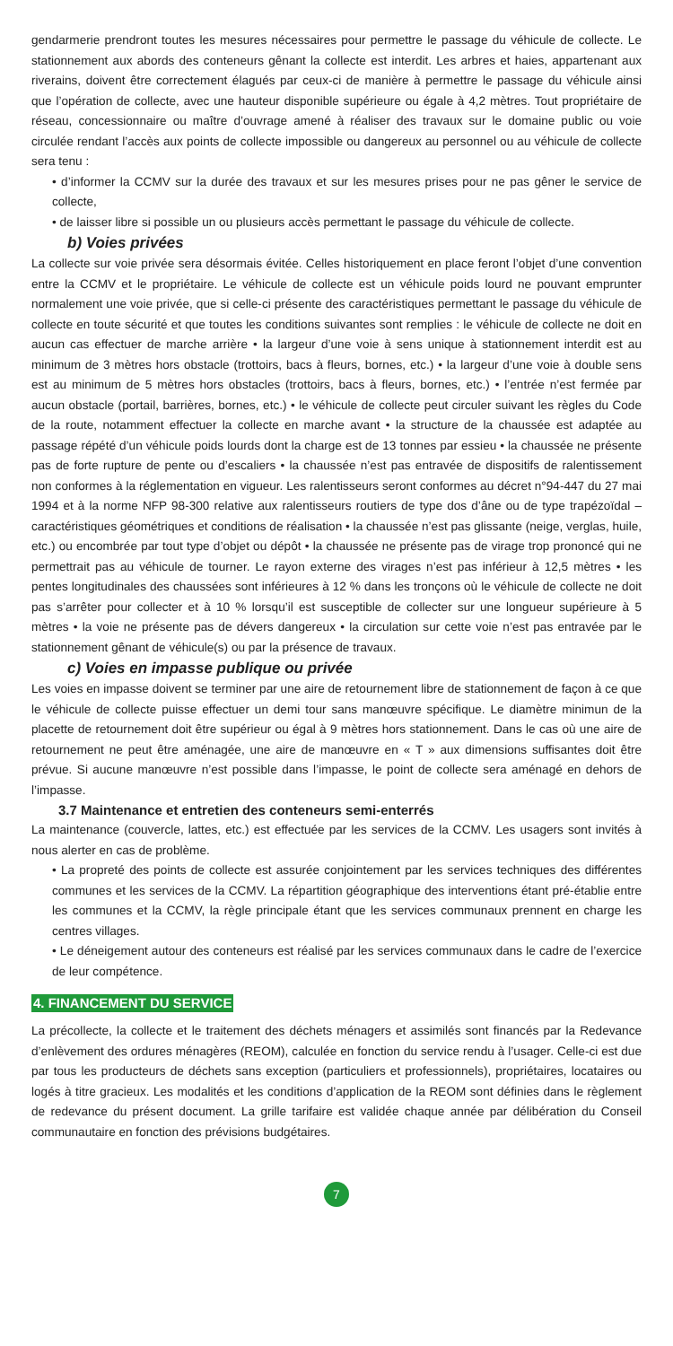gendarmerie prendront toutes les mesures nécessaires pour permettre le passage du véhicule de collecte. Le stationnement aux abords des conteneurs gênant la collecte est interdit. Les arbres et haies, appartenant aux riverains, doivent être correctement élagués par ceux-ci de manière à permettre le passage du véhicule ainsi que l’opération de collecte, avec une hauteur disponible supérieure ou égale à 4,2 mètres. Tout propriétaire de réseau, concessionnaire ou maître d’ouvrage amené à réaliser des travaux sur le domaine public ou voie circulée rendant l’accès aux points de collecte impossible ou dangereux au personnel ou au véhicule de collecte sera tenu :
• d’informer la CCMV sur la durée des travaux et sur les mesures prises pour ne pas gêner le service de collecte,
• de laisser libre si possible un ou plusieurs accès permettant le passage du véhicule de collecte.
b) Voies privées
La collecte sur voie privée sera désormais évitée. Celles historiquement en place feront l’objet d’une convention entre la CCMV et le propriétaire. Le véhicule de collecte est un véhicule poids lourd ne pouvant emprunter normalement une voie privée, que si celle-ci présente des caractéristiques permettant le passage du véhicule de collecte en toute sécurité et que toutes les conditions suivantes sont remplies : le véhicule de collecte ne doit en aucun cas effectuer de marche arrière • la largeur d’une voie à sens unique à stationnement interdit est au minimum de 3 mètres hors obstacle (trottoirs, bacs à fleurs, bornes, etc.) • la largeur d’une voie à double sens est au minimum de 5 mètres hors obstacles (trottoirs, bacs à fleurs, bornes, etc.) • l’entrée n’est fermée par aucun obstacle (portail, barrières, bornes, etc.) • le véhicule de collecte peut circuler suivant les règles du Code de la route, notamment effectuer la collecte en marche avant • la structure de la chaussée est adaptée au passage répété d’un véhicule poids lourds dont la charge est de 13 tonnes par essieu • la chaussée ne présente pas de forte rupture de pente ou d’escaliers • la chaussée n’est pas entravée de dispositifs de ralentissement non conformes à la réglementation en vigueur. Les ralentisseurs seront conformes au décret n°94-447 du 27 mai 1994 et à la norme NFP 98-300 relative aux ralentisseurs routiers de type dos d’âne ou de type trapézoïdal – caractéristiques géométriques et conditions de réalisation • la chaussée n’est pas glissante (neige, verglas, huile, etc.) ou encombrée par tout type d’objet ou dépôt • la chaussée ne présente pas de virage trop prononcé qui ne permettrait pas au véhicule de tourner. Le rayon externe des virages n’est pas inférieur à 12,5 mètres • les pentes longitudinales des chaussées sont inférieures à 12 % dans les tronçons où le véhicule de collecte ne doit pas s’arrêter pour collecter et à 10 % lorsqu’il est susceptible de collecter sur une longueur supérieure à 5 mètres • la voie ne présente pas de dévers dangereux • la circulation sur cette voie n’est pas entravée par le stationnement gênant de véhicule(s) ou par la présence de travaux.
c) Voies en impasse publique ou privée
Les voies en impasse doivent se terminer par une aire de retournement libre de stationnement de façon à ce que le véhicule de collecte puisse effectuer un demi tour sans manœuvre spécifique. Le diamètre minimun de la placette de retournement doit être supérieur ou égal à 9 mètres hors stationnement. Dans le cas où une aire de retournement ne peut être aménagée, une aire de manœuvre en « T » aux dimensions suffisantes doit être prévue. Si aucune manœuvre n’est possible dans l’impasse, le point de collecte sera aménagé en dehors de l’impasse.
3.7 Maintenance et entretien des conteneurs semi-enterrés
La maintenance (couvercle, lattes, etc.) est effectuée par les services de la CCMV. Les usagers sont invités à nous alerter en cas de problème.
• La propreté des points de collecte est assurée conjointement par les services techniques des différentes communes et les services de la CCMV. La répartition géographique des interventions étant pré-établie entre les communes et la CCMV, la règle principale étant que les services communaux prennent en charge les centres villages.
• Le déneigement autour des conteneurs est réalisé par les services communaux dans le cadre de l’exercice de leur compétence.
4. FINANCEMENT DU SERVICE
La précollecte, la collecte et le traitement des déchets ménagers et assimilés sont financés par la Redevance d’enlèvement des ordures ménagères (REOM), calculée en fonction du service rendu à l’usager. Celle-ci est due par tous les producteurs de déchets sans exception (particuliers et professionnels), propriétaires, locataires ou logés à titre gracieux. Les modalités et les conditions d’application de la REOM sont définies dans le règlement de redevance du présent document. La grille tarifaire est validée chaque année par délibération du Conseil communautaire en fonction des prévisions budgétaires.
7